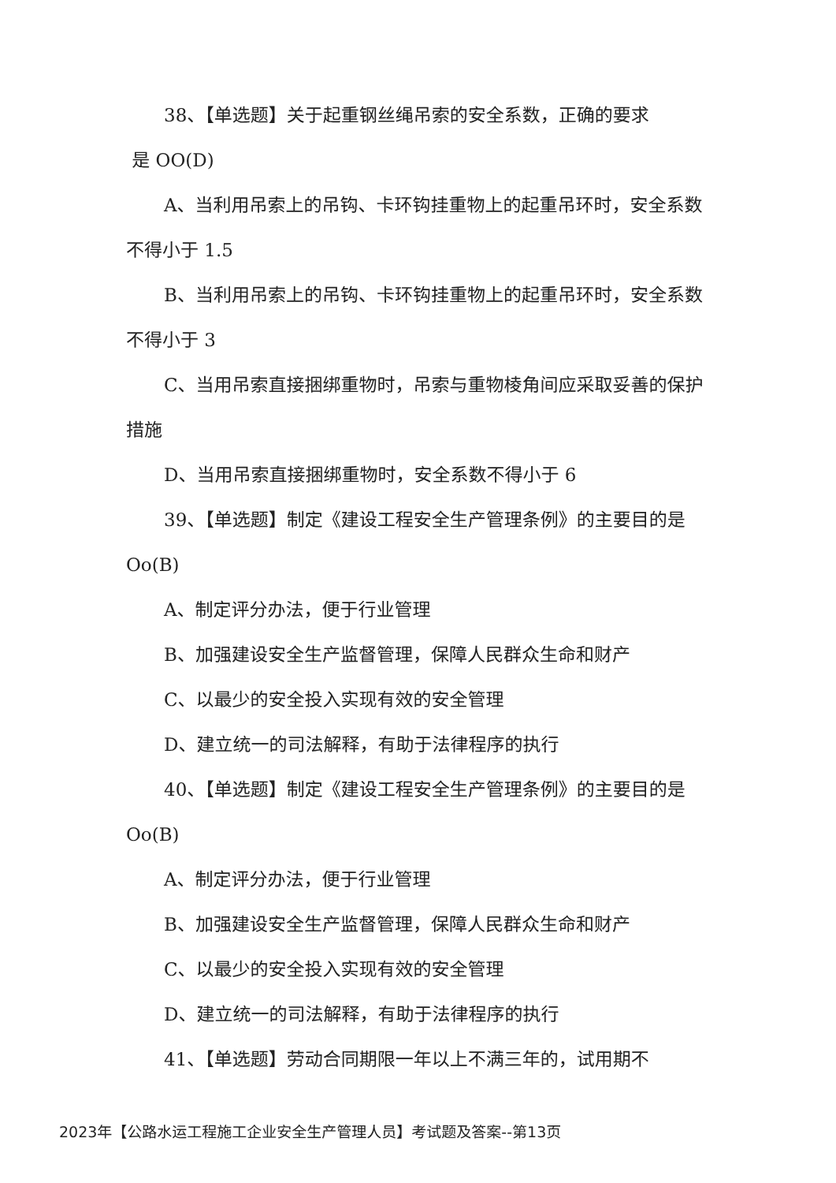38、【单选题】关于起重钢丝绳吊索的安全系数，正确的要求
是 OO(D)
A、当利用吊索上的吊钩、卡环钩挂重物上的起重吊环时，安全系数不得小于 1.5
B、当利用吊索上的吊钩、卡环钩挂重物上的起重吊环时，安全系数不得小于 3
C、当用吊索直接捆绑重物时，吊索与重物棱角间应采取妥善的保护措施
D、当用吊索直接捆绑重物时，安全系数不得小于 6
39、【单选题】制定《建设工程安全生产管理条例》的主要目的是 Oo(B)
A、制定评分办法，便于行业管理
B、加强建设安全生产监督管理，保障人民群众生命和财产
C、以最少的安全投入实现有效的安全管理
D、建立统一的司法解释，有助于法律程序的执行
40、【单选题】制定《建设工程安全生产管理条例》的主要目的是 Oo(B)
A、制定评分办法，便于行业管理
B、加强建设安全生产监督管理，保障人民群众生命和财产
C、以最少的安全投入实现有效的安全管理
D、建立统一的司法解释，有助于法律程序的执行
41、【单选题】劳动合同期限一年以上不满三年的，试用期不
2023年【公路水运工程施工企业安全生产管理人员】考试题及答案--第13页